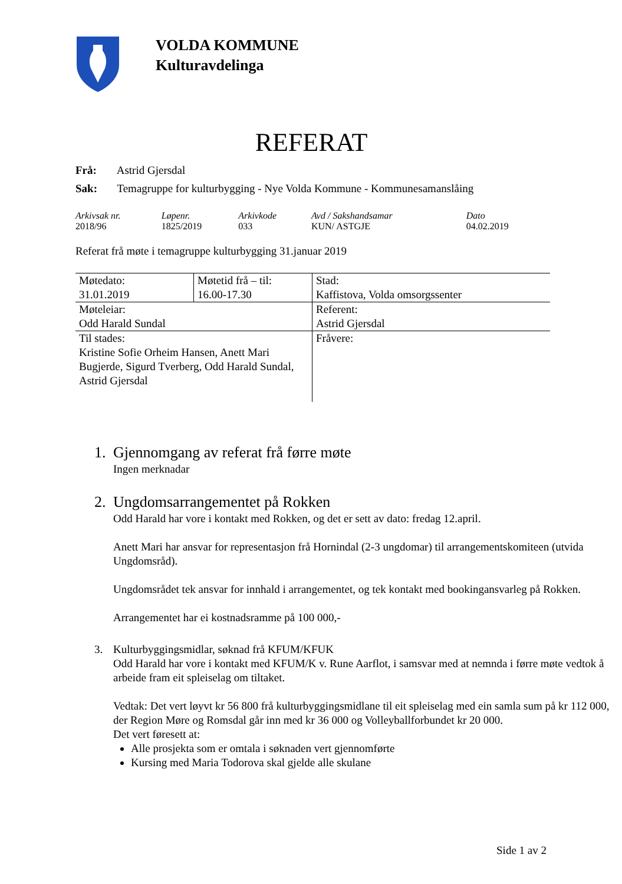VOLDA KOMMUNE
Kulturavdelinga
REFERAT
Frå: Astrid Gjersdal
Sak: Temagruppe for kulturbygging - Nye Volda Kommune - Kommunesamanslåing
| Arkivsak nr. | Løpenr. | Arkivkode | Avd / Sakshandsamar | Dato |
| 2018/96 | 1825/2019 | 033 | KUN/ ASTGJE | 04.02.2019 |
Referat frå møte i temagruppe kulturbygging 31.januar 2019
| Møtedato: 31.01.2019 | Møtetid frå – til: 16.00-17.30 | Stad: Kaffistova, Volda omsorgssenter |
| Møteleiar: Odd Harald Sundal | | Referent: Astrid Gjersdal |
| Til stades: Kristine Sofie Orheim Hansen, Anett Mari Bugjerde, Sigurd Tverberg, Odd Harald Sundal, Astrid Gjersdal | | Fråvere: |
1. Gjennomgang av referat frå førre møte
Ingen merknadar
2. Ungdomsarrangementet på Rokken
Odd Harald har vore i kontakt med Rokken, og det er sett av dato: fredag 12.april.
Anett Mari har ansvar for representasjon frå Hornindal (2-3 ungdomar) til arrangementskomiteen (utvida Ungdomsråd).
Ungdomsrådet tek ansvar for innhald i arrangementet, og tek kontakt med bookingansvarleg på Rokken.
Arrangementet har ei kostnadsramme på 100 000,-
3. Kulturbyggingsmidlar, søknad frå KFUM/KFUK
Odd Harald har vore i kontakt med KFUM/K v. Rune Aarflot, i samsvar med at nemnda i førre møte vedtok å arbeide fram eit spleiselag om tiltaket.
Vedtak: Det vert løyvt kr 56 800 frå kulturbyggingsmidlane til eit spleiselag med ein samla sum på kr 112 000, der Region Møre og Romsdal går inn med kr 36 000 og Volleyballforbundet kr 20 000.
Det vert føresett at:
Alle prosjekta som er omtala i søknaden vert gjennomførte
Kursing med Maria Todorova skal gjelde alle skulane
Side 1 av 2